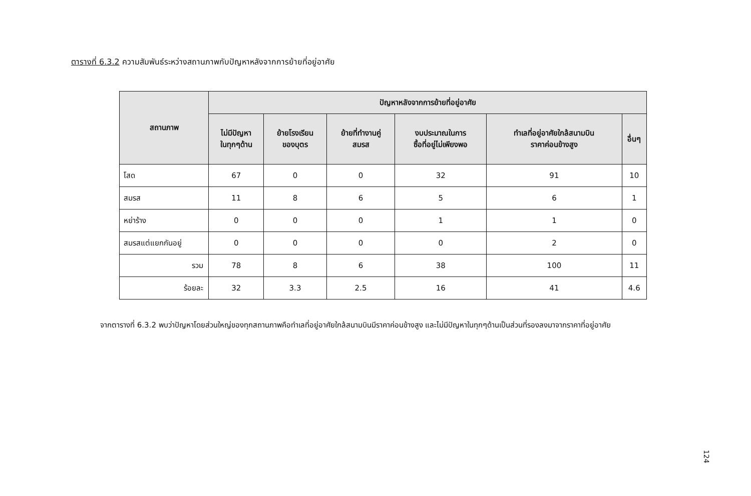ตารางที่ 6.3.2 ความสัมพันธ์ระหว่างสถานภาพกับปัญหาหลังจากการย้ายที่อยู่อาศัย
| สถานภาพ | ปัญหาหลังจากการย้ายที่อยู่อาศัย | | | | | |
| --- | --- | --- | --- | --- | --- | --- |
| | ไม่มีปัญหา ในทุกๆด้าน | ย้ายโรงเรียน ของบุตร | ย้ายที่ทำงานคู่ สมรส | งบประมาณในการ ซื้อที่อยู่ไม่เพียงพอ | ทำเลที่อยู่อาศัยใกล้สนามบิน ราคาค่อนข้างสูง | อื่นๆ |
| โสด | 67 | 0 | 0 | 32 | 91 | 10 |
| สมรส | 11 | 8 | 6 | 5 | 6 | 1 |
| หย่าร้าง | 0 | 0 | 0 | 1 | 1 | 0 |
| สมรสแต่แยกกันอยู่ | 0 | 0 | 0 | 0 | 2 | 0 |
| รวม | 78 | 8 | 6 | 38 | 100 | 11 |
| ร้อยละ | 32 | 3.3 | 2.5 | 16 | 41 | 4.6 |
จากตารางที่ 6.3.2 พบว่าปัญหาโดยส่วนใหญ่ของทุกสถานภาพคือทำเลที่อยู่อาศัยใกล้สนามบินมีราคาค่อนข้างสูง และไม่มีปัญหาในทุกๆด้านเป็นส่วนที่รองลงมาจากราคาที่อยู่อาศัย
124